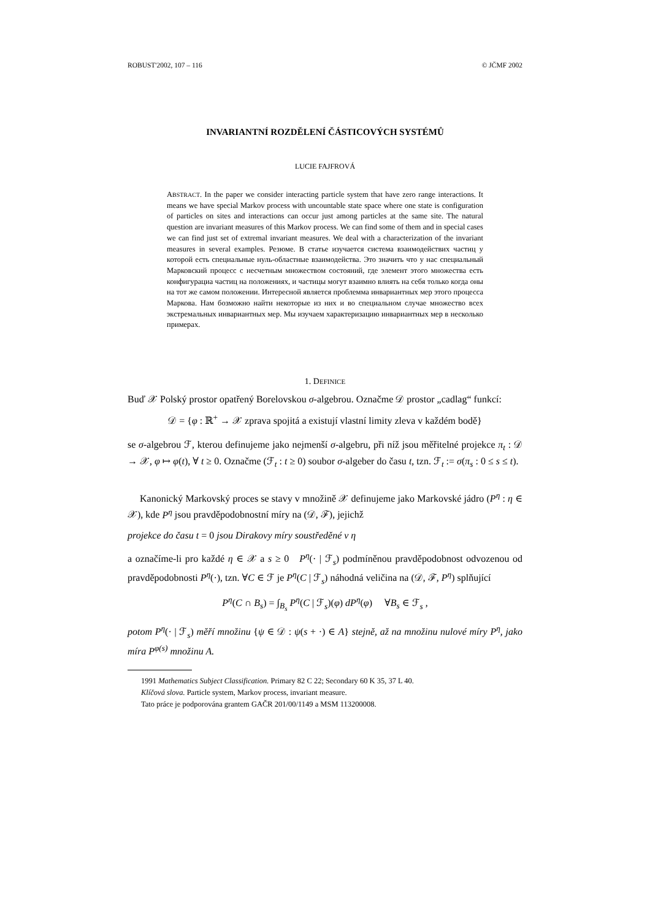ROBUST'2002, 107 – 116 © JČMF 2002
INVARIANTNÍ ROZDĚLENÍ ČÁSTICOVÝCH SYSTÉMŮ
LUCIE FAJFROVÁ
ABSTRACT. In the paper we consider interacting particle system that have zero range interactions. It means we have special Markov process with uncountable state space where one state is configuration of particles on sites and interactions can occur just among particles at the same site. The natural question are invariant measures of this Markov process. We can find some of them and in special cases we can find just set of extremal invariant measures. We deal with a characterization of the invariant measures in several examples. Резюме. В статье изучается система взаимодействих частиц у которой есть специальные нуль-областные взаимодейства. Это значить что у нас специальный Марковский процесс с несчетным множеством состояний, где элемент этого множества есть конфигурациа частиц на положениях, и частицы могут взаимно влиять на себя только когда оны на тот же самом положении. Интересной является проблемма инвариантных мер этого процесса Маркова. Нам бозможно найти некоторые из них и во специальном случае множество всех экстремальных инвариантных мер. Мы изучаем характеризацию инвариантных мер в несколько примерах.
1. DEFINICE
Buď 𝒳 Polský prostor opatřený Borelovskou σ-algebrou. Označme 𝒟 prostor „cadlag“ funkcí:
𝒟 = {φ : ℝ<sup>+</sup> → 𝒳 zprava spojitá a existují vlastní limity zleva v každém bodě}
se σ-algebrou ℱ, kterou definujeme jako nejmenší σ-algebru, při níž jsou měřitelné projekce π<sub>t</sub> : 𝒟 → 𝒳, φ ↦ φ(t), ∀ t ≥ 0. Označme (ℱ<sub>t</sub> : t ≥ 0) soubor σ-algeber do času t, tzn. ℱ<sub>t</sub> := σ(π<sub>s</sub> : 0 ≤ s ≤ t).
Kanonický Markovský proces se stavy v množině 𝒳 definujeme jako Markovské jádro (P<sup>η</sup> : η ∈ 𝒳), kde P<sup>η</sup> jsou pravděpodobnostní míry na (𝒟, ℱ), jejichž
projekce do času t = 0 jsou Dirakovy míry soustředěné v η
a označíme-li pro každé η ∈ 𝒳 a s ≥ 0 P<sup>η</sup>(· | ℱ<sub>s</sub>) podmíněnou pravděpodobnost odvozenou od pravděpodobnosti P<sup>η</sup>(·), tzn. ∀C ∈ ℱ je P<sup>η</sup>(C | ℱ<sub>s</sub>) náhodná veličina na (𝒟, ℱ, P<sup>η</sup>) splňující
P<sup>η</sup>(C ∩ B<sub>s</sub>) = ∫<sub>B<sub>s</sub></sub> P<sup>η</sup>(C | ℱ<sub>s</sub>)(φ) dP<sup>η</sup>(φ) ∀B<sub>s</sub> ∈ ℱ<sub>s</sub> ,
potom P<sup>η</sup>(· | ℱ<sub>s</sub>) měří množinu {ψ ∈ 𝒟 : ψ(s + ·) ∈ A} stejně, až na množinu nulové míry P<sup>η</sup>, jako míra P<sup>φ(s)</sup> množinu A.
1991 Mathematics Subject Classification. Primary 82 C 22; Secondary 60 K 35, 37 L 40.
Klíčová slova. Particle system, Markov process, invariant measure.
Tato práce je podporována grantem GAČR 201/00/1149 a MSM 113200008.